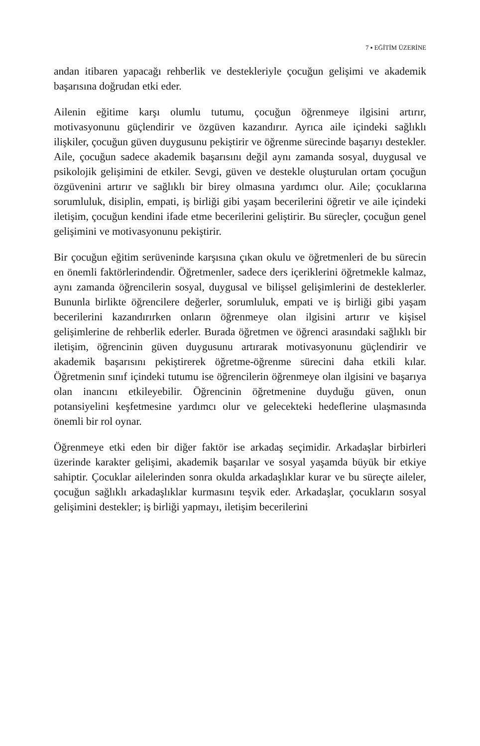7 ▪ EĞİTİM ÜZERİNE
andan itibaren yapacağı rehberlik ve destekleriyle çocuğun gelişimi ve akademik başarısına doğrudan etki eder.
Ailenin eğitime karşı olumlu tutumu, çocuğun öğrenmeye ilgisini artırır, motivasyonunu güçlendirir ve özgüven kazandırır. Ayrıca aile içindeki sağlıklı ilişkiler, çocuğun güven duygusunu pekiştirir ve öğrenme sürecinde başarıyı destekler. Aile, çocuğun sadece akademik başarısını değil aynı zamanda sosyal, duygusal ve psikolojik gelişimini de etkiler. Sevgi, güven ve destekle oluşturulan ortam çocuğun özgüvenini artırır ve sağlıklı bir birey olmasına yardımcı olur. Aile; çocuklarına sorumluluk, disiplin, empati, iş birliği gibi yaşam becerilerini öğretir ve aile içindeki iletişim, çocuğun kendini ifade etme becerilerini geliştirir. Bu süreçler, çocuğun genel gelişimini ve motivasyonunu pekiştirir.
Bir çocuğun eğitim serüveninde karşısına çıkan okulu ve öğretmenleri de bu sürecin en önemli faktörlerindendir. Öğretmenler, sadece ders içeriklerini öğretmekle kalmaz, aynı zamanda öğrencilerin sosyal, duygusal ve bilişsel gelişimlerini de desteklerler. Bununla birlikte öğrencilere değerler, sorumluluk, empati ve iş birliği gibi yaşam becerilerini kazandırırken onların öğrenmeye olan ilgisini artırır ve kişisel gelişimlerine de rehberlik ederler. Burada öğretmen ve öğrenci arasındaki sağlıklı bir iletişim, öğrencinin güven duygusunu artırarak motivasyonunu güçlendirir ve akademik başarısını pekiştirerek öğretme-öğrenme sürecini daha etkili kılar. Öğretmenin sınıf içindeki tutumu ise öğrencilerin öğrenmeye olan ilgisini ve başarıya olan inancını etkileyebilir. Öğrencinin öğretmenine duyduğu güven, onun potansiyelini keşfetmesine yardımcı olur ve gelecekteki hedeflerine ulaşmasında önemli bir rol oynar.
Öğrenmeye etki eden bir diğer faktör ise arkadaş seçimidir. Arkadaşlar birbirleri üzerinde karakter gelişimi, akademik başarılar ve sosyal yaşamda büyük bir etkiye sahiptir. Çocuklar ailelerinden sonra okulda arkadaşlıklar kurar ve bu süreçte aileler, çocuğun sağlıklı arkadaşlıklar kurmasını teşvik eder. Arkadaşlar, çocukların sosyal gelişimini destekler; iş birliği yapmayı, iletişim becerilerini